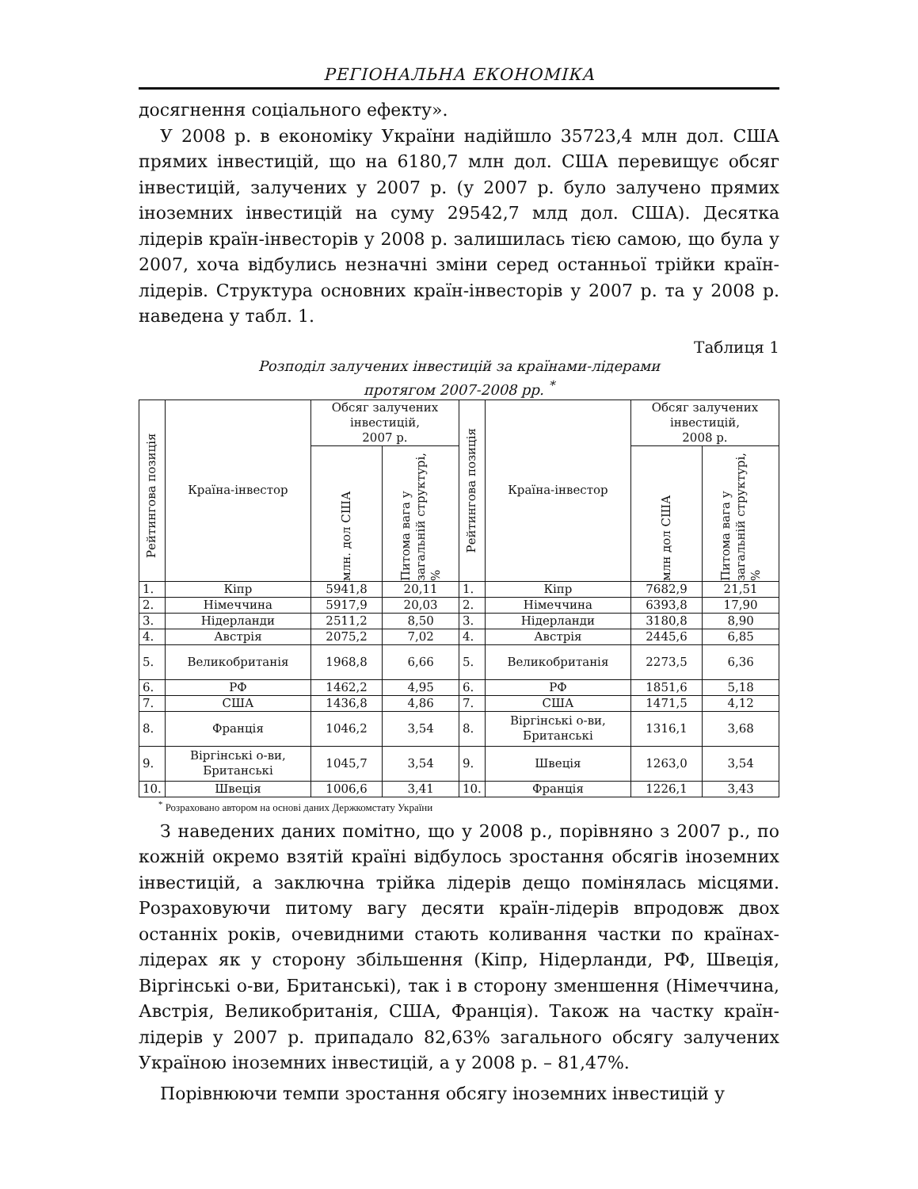РЕГІОНАЛЬНА ЕКОНОМІКА
досягнення соціального ефекту».
У 2008 р. в економіку України надійшло 35723,4 млн дол. США прямих інвестицій, що на 6180,7 млн дол. США перевищує обсяг інвестицій, залучених у 2007 р. (у 2007 р. було залучено прямих іноземних інвестицій на суму 29542,7 млд дол. США). Десятка лідерів країн-інвесторів у 2008 р. залишилась тією самою, що була у 2007, хоча відбулись незначні зміни серед останньої трійки країн-лідерів. Структура основних країн-інвесторів у 2007 р. та у 2008 р. наведена у табл. 1.
Таблиця 1
Розподіл залучених інвестицій за країнами-лідерами
протягом 2007-2008 рр. <sup>*</sup>
| Рейтингова позиція | Країна-інвестор | Обсяг залучених інвестицій, 2007 р. | | Рейтингова позиція | Країна-інвестор | Обсяг залучених інвестицій, 2008 р. | |
| --- | --- | --- | --- | --- | --- | --- | --- |
| | | млн. дол США | Питома вага у загальній структурі, % | | | млн дол США | Питома вага у загальній структурі, % |
| 1. | Кіпр | 5941,8 | 20,11 | 1. | Кіпр | 7682,9 | 21,51 |
| 2. | Німеччина | 5917,9 | 20,03 | 2. | Німеччина | 6393,8 | 17,90 |
| 3. | Нідерланди | 2511,2 | 8,50 | 3. | Нідерланди | 3180,8 | 8,90 |
| 4. | Австрія | 2075,2 | 7,02 | 4. | Австрія | 2445,6 | 6,85 |
| 5. | Великобританія | 1968,8 | 6,66 | 5. | Великобританія | 2273,5 | 6,36 |
| 6. | РФ | 1462,2 | 4,95 | 6. | РФ | 1851,6 | 5,18 |
| 7. | США | 1436,8 | 4,86 | 7. | США | 1471,5 | 4,12 |
| 8. | Франція | 1046,2 | 3,54 | 8. | Віргінські о-ви, Британські | 1316,1 | 3,68 |
| 9. | Віргінські о-ви, Британські | 1045,7 | 3,54 | 9. | Швеція | 1263,0 | 3,54 |
| 10. | Швеція | 1006,6 | 3,41 | 10. | Франція | 1226,1 | 3,43 |
<sup>*</sup> Розраховано автором на основі даних Держкомстату України
З наведених даних помітно, що у 2008 р., порівняно з 2007 р., по кожній окремо взятій країні відбулось зростання обсягів іноземних інвестицій, а заключна трійка лідерів дещо помінялась місцями. Розраховуючи питому вагу десяти країн-лідерів впродовж двох останніх років, очевидними стають коливання частки по країнах-лідерах як у сторону збільшення (Кіпр, Нідерланди, РФ, Швеція, Віргінські о-ви, Британські), так і в сторону зменшення (Німеччина, Австрія, Великобританія, США, Франція). Також на частку країн-лідерів у 2007 р. припадало 82,63% загального обсягу залучених Україною іноземних інвестицій, а у 2008 р. – 81,47%.
Порівнюючи темпи зростання обсягу іноземних інвестицій у